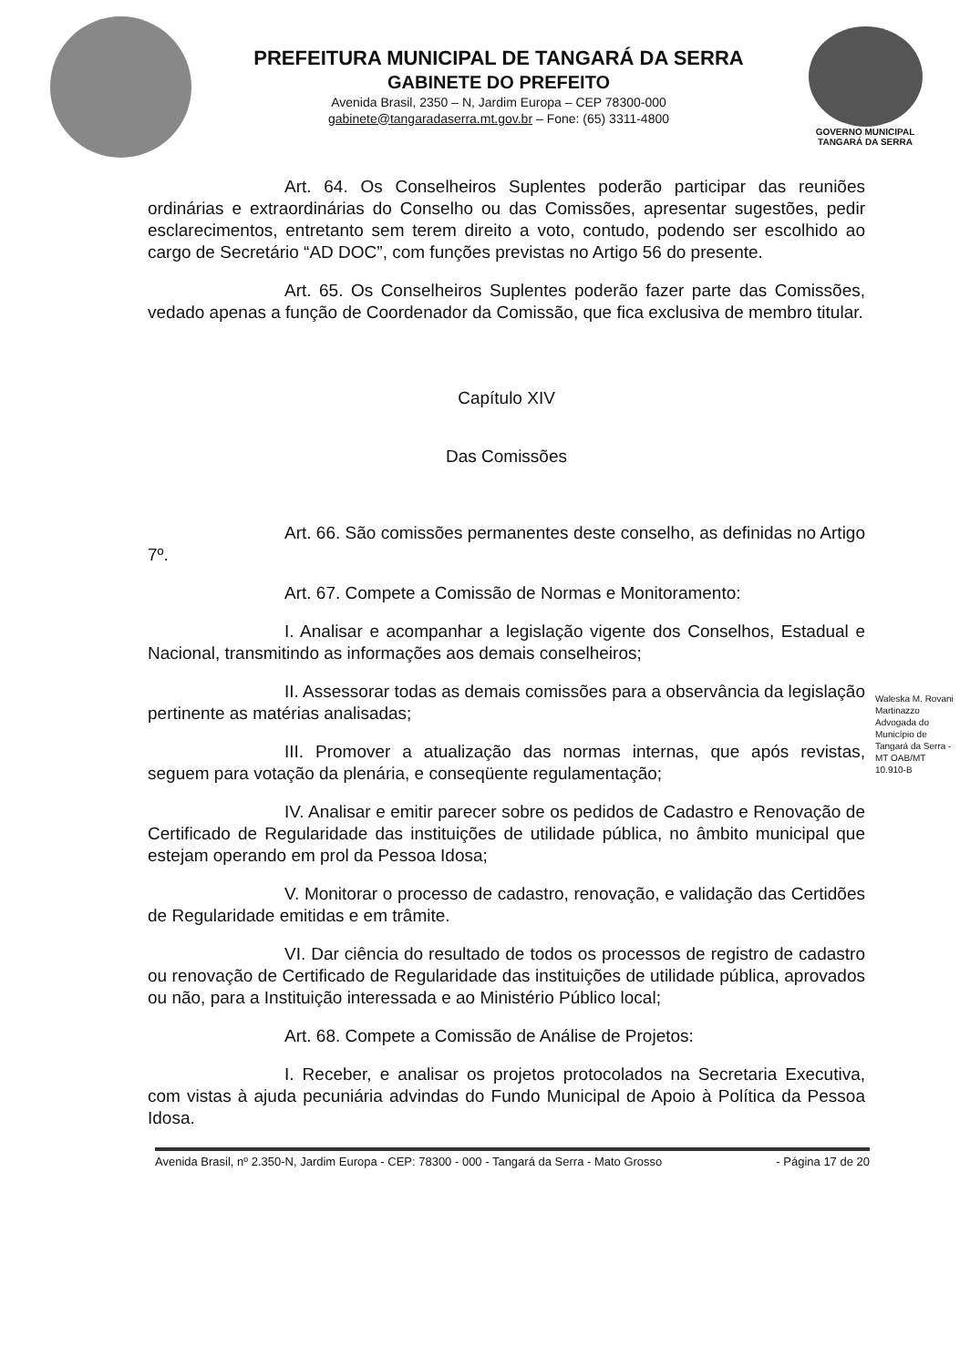PREFEITURA MUNICIPAL DE TANGARÁ DA SERRA
GABINETE DO PREFEITO
Avenida Brasil, 2350 – N, Jardim Europa – CEP 78300-000
gabinete@tangaradaserra.mt.gov.br – Fone: (65) 3311-4800
GOVERNO MUNICIPAL
TANGARÁ DA SERRA
Art. 64. Os Conselheiros Suplentes poderão participar das reuniões ordinárias e extraordinárias do Conselho ou das Comissões, apresentar sugestões, pedir esclarecimentos, entretanto sem terem direito a voto, contudo, podendo ser escolhido ao cargo de Secretário “AD DOC”, com funções previstas no Artigo 56 do presente.
Art. 65. Os Conselheiros Suplentes poderão fazer parte das Comissões, vedado apenas a função de Coordenador da Comissão, que fica exclusiva de membro titular.
Capítulo XIV
Das Comissões
Art. 66. São comissões permanentes deste conselho, as definidas no Artigo 7º.
Art. 67. Compete a Comissão de Normas e Monitoramento:
I. Analisar e acompanhar a legislação vigente dos Conselhos, Estadual e Nacional, transmitindo as informações aos demais conselheiros;
II. Assessorar todas as demais comissões para a observância da legislação pertinente as matérias analisadas;
III. Promover a atualização das normas internas, que após revistas, seguem para votação da plenária, e conseqüente regulamentação;
IV. Analisar e emitir parecer sobre os pedidos de Cadastro e Renovação de Certificado de Regularidade das instituições de utilidade pública, no âmbito municipal que estejam operando em prol da Pessoa Idosa;
V. Monitorar o processo de cadastro, renovação, e validação das Certidões de Regularidade emitidas e em trâmite.
VI. Dar ciência do resultado de todos os processos de registro de cadastro ou renovação de Certificado de Regularidade das instituições de utilidade pública, aprovados ou não, para a Instituição interessada e ao Ministério Público local;
Art. 68. Compete a Comissão de Análise de Projetos:
I. Receber, e analisar os projetos protocolados na Secretaria Executiva, com vistas à ajuda pecuniária advindas do Fundo Municipal de Apoio à Política da Pessoa Idosa.
Waleska M. Rovani Martinazzo Advogada do Município de Tangará da Serra - MT OAB/MT 10.910-B
Avenida Brasil, nº 2.350-N, Jardim Europa - CEP: 78300 - 000 - Tangará da Serra - Mato Grosso - Página 17 de 20